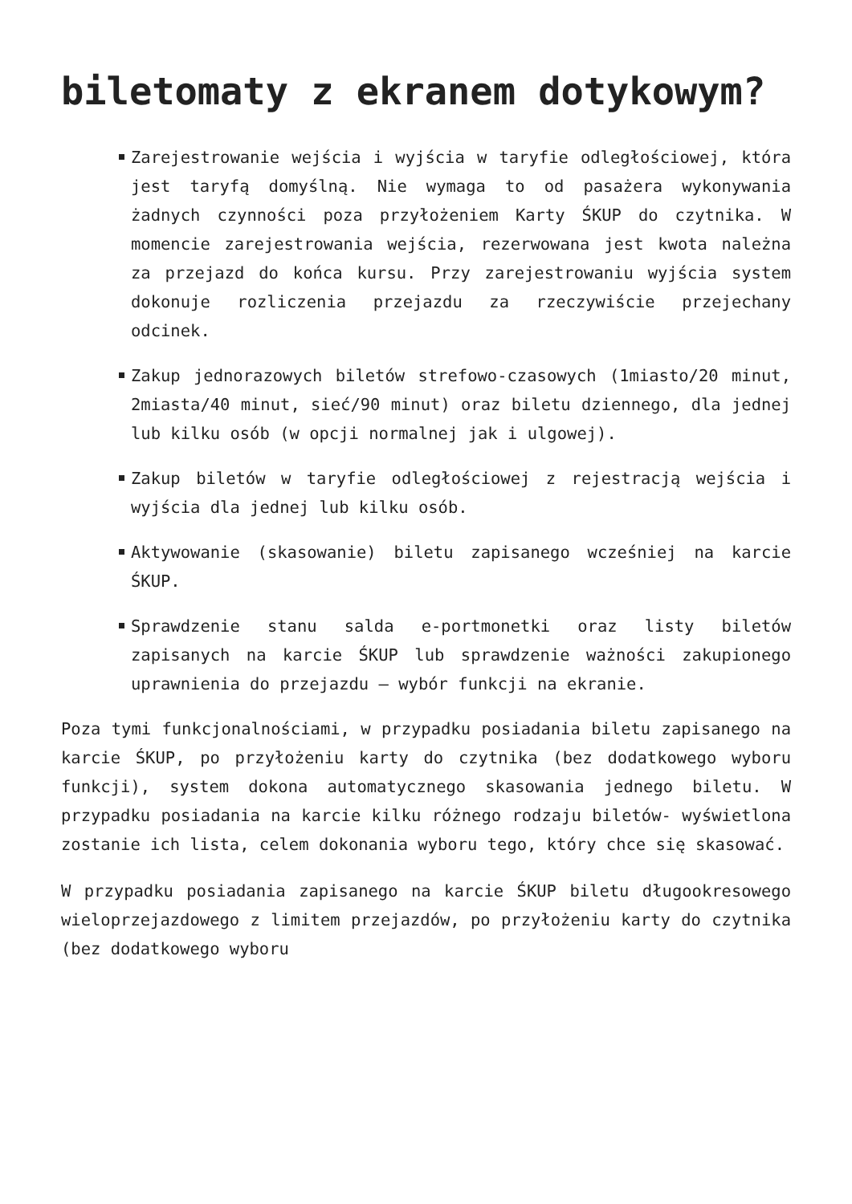biletomaty z ekranem dotykowym?
Zarejestrowanie wejścia i wyjścia w taryfie odległościowej, która jest taryfą domyślną. Nie wymaga to od pasażera wykonywania żadnych czynności poza przyłożeniem Karty ŚKUP do czytnika. W momencie zarejestrowania wejścia, rezerwowana jest kwota należna za przejazd do końca kursu. Przy zarejestrowaniu wyjścia system dokonuje rozliczenia przejazdu za rzeczywiście przejechany odcinek.
Zakup jednorazowych biletów strefowo-czasowych (1miasto/20 minut, 2miasta/40 minut, sieć/90 minut) oraz biletu dziennego, dla jednej lub kilku osób (w opcji normalnej jak i ulgowej).
Zakup biletów w taryfie odległościowej z rejestracją wejścia i wyjścia dla jednej lub kilku osób.
Aktywowanie (skasowanie) biletu zapisanego wcześniej na karcie ŚKUP.
Sprawdzenie stanu salda e-portmonetki oraz listy biletów zapisanych na karcie ŚKUP lub sprawdzenie ważności zakupionego uprawnienia do przejazdu – wybór funkcji na ekranie.
Poza tymi funkcjonalnościami, w przypadku posiadania biletu zapisanego na karcie ŚKUP, po przyłożeniu karty do czytnika (bez dodatkowego wyboru funkcji), system dokona automatycznego skasowania jednego biletu. W przypadku posiadania na karcie kilku różnego rodzaju biletów- wyświetlona zostanie ich lista, celem dokonania wyboru tego, który chce się skasować.
W przypadku posiadania zapisanego na karcie ŚKUP biletu długookresowego wieloprzejazdowego z limitem przejazdów, po przyłożeniu karty do czytnika (bez dodatkowego wyboru